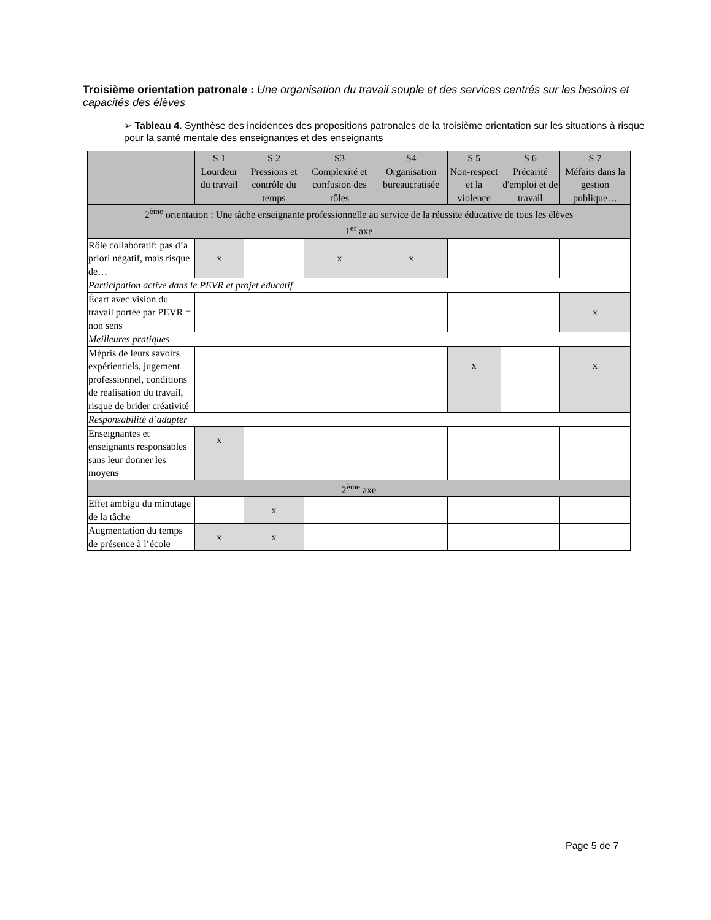Troisième orientation patronale : Une organisation du travail souple et des services centrés sur les besoins et capacités des élèves
➢ Tableau 4. Synthèse des incidences des propositions patronales de la troisième orientation sur les situations à risque pour la santé mentale des enseignantes et des enseignants
| | S 1 Lourdeur du travail | S 2 Pressions et contrôle du temps | S3 Complexité et confusion des rôles | S4 Organisation bureaucratisée | S 5 Non-respect et la violence | S 6 Précarité d'emploi et de travail | S 7 Méfaits dans la gestion publique… |
| --- | --- | --- | --- | --- | --- | --- | --- |
| 2<sup>ème</sup> orientation : Une tâche enseignante professionnelle au service de la réussite éducative de tous les élèves 1<sup>er</sup> axe | | | | | | | |
| Rôle collaboratif: pas d’a priori négatif, mais risque de… | x | | x | x | | | |
| Participation active dans le PEVR et projet éducatif | | | | | | | |
| Écart avec vision du travail portée par PEVR = non sens | | | | | | | x |
| Meilleures pratiques | | | | | | | |
| Mépris de leurs savoirs expérientiels, jugement professionnel, conditions de réalisation du travail, risque de brider créativité | | | | | x | | x |
| Responsabilité d’adapter | | | | | | | |
| Enseignantes et enseignants responsables sans leur donner les moyens | x | | | | | | |
| 2<sup>ème</sup> axe | | | | | | | |
| Effet ambigu du minutage de la tâche | | x | | | | | |
| Augmentation du temps de présence à l’école | x | x | | | | | |
Page 5 de 7